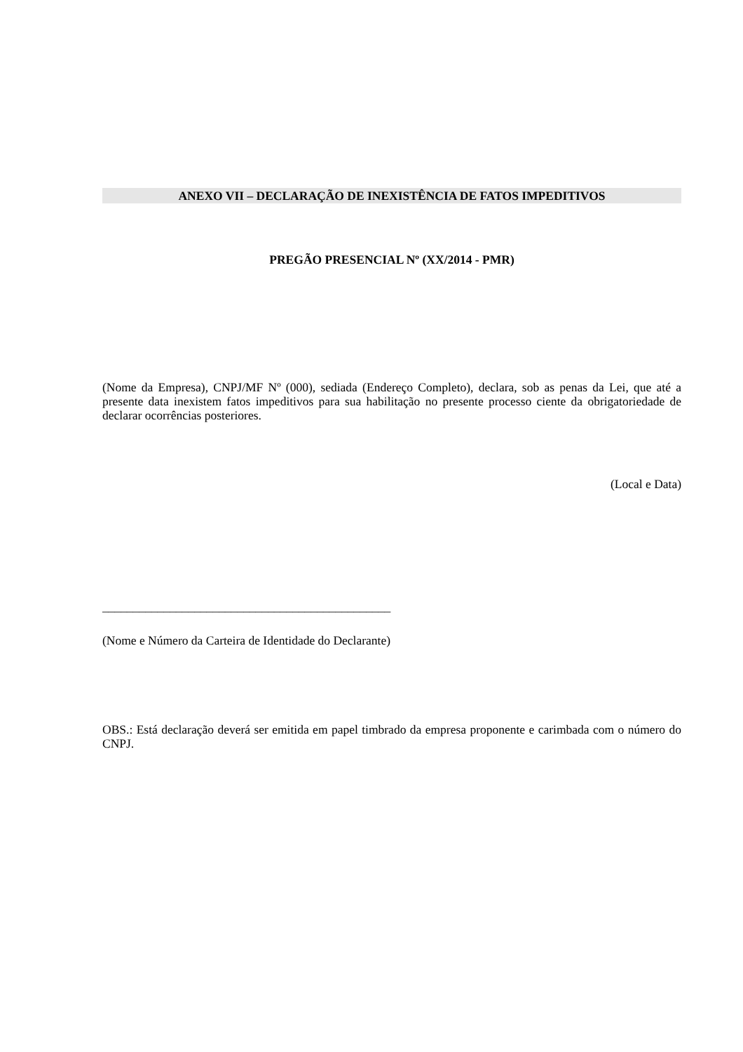ANEXO VII – DECLARAÇÃO DE INEXISTÊNCIA DE FATOS IMPEDITIVOS
PREGÃO PRESENCIAL Nº (XX/2014 - PMR)
(Nome da Empresa), CNPJ/MF Nº (000), sediada (Endereço Completo), declara, sob as penas da Lei, que até a presente data inexistem fatos impeditivos para sua habilitação no presente processo ciente da obrigatoriedade de declarar ocorrências posteriores.
(Local e Data)
_______________________________________________
(Nome e Número da Carteira de Identidade do Declarante)
OBS.: Está declaração deverá ser emitida em papel timbrado da empresa proponente e carimbada com o número do CNPJ.